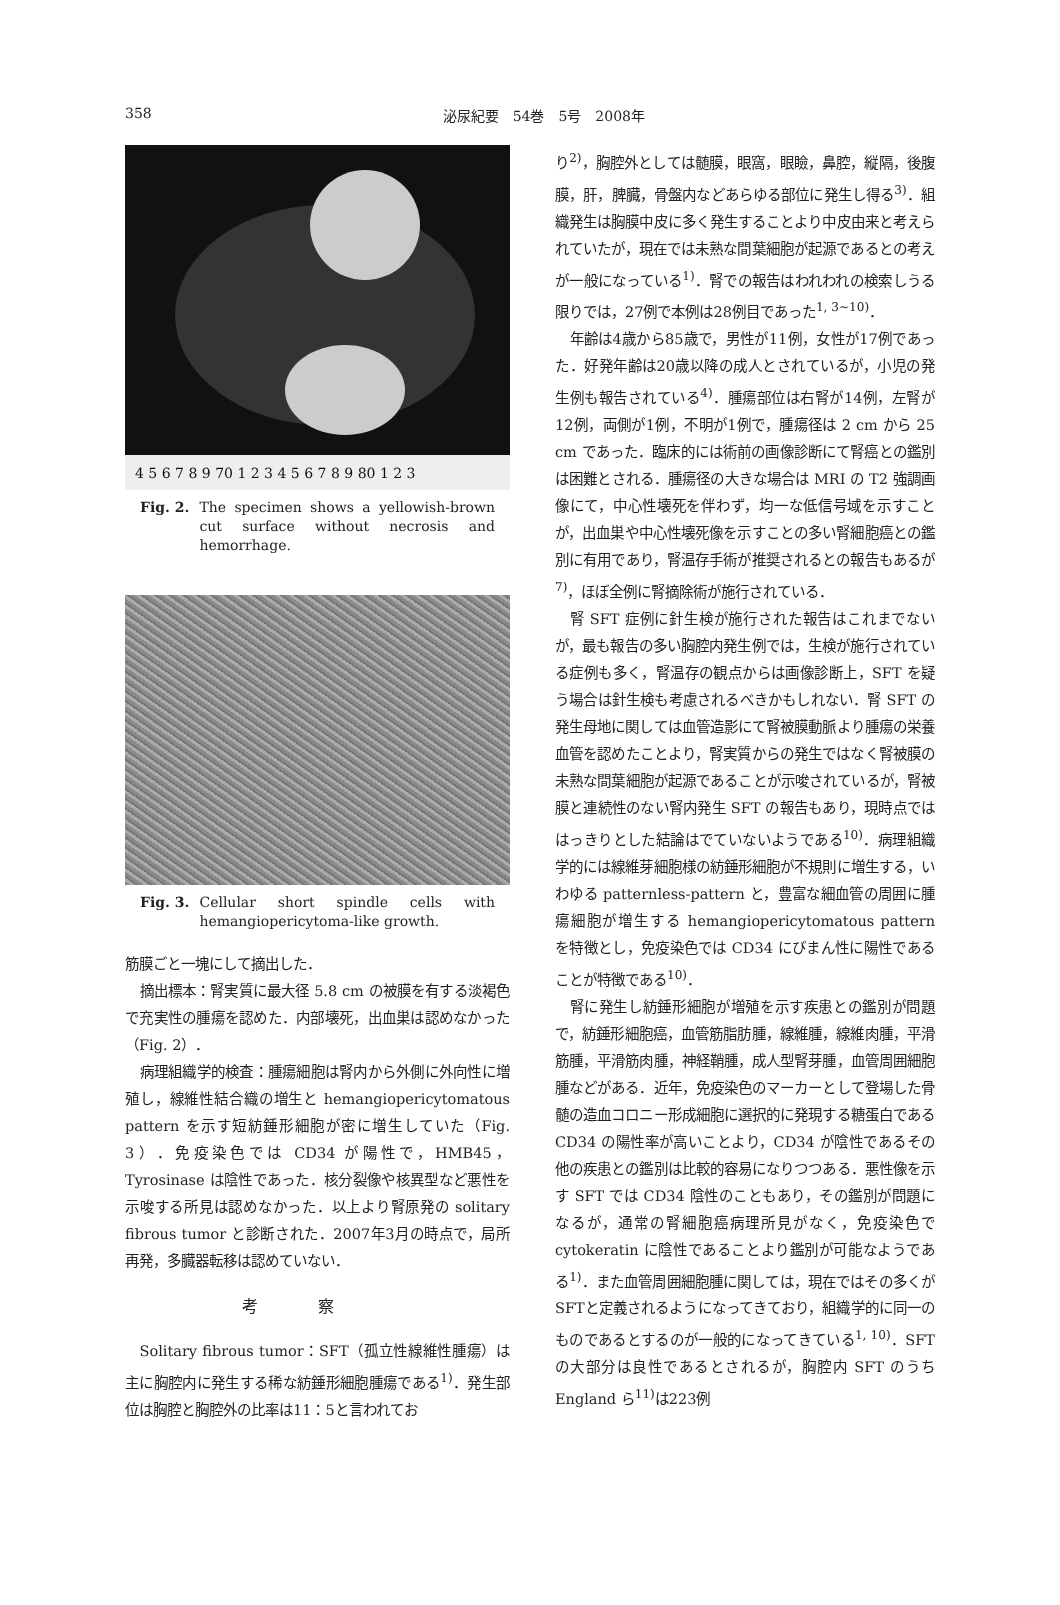358 泌尿紀要　54巻　5号　2008年
4 5 6 7 8 9 70 1 2 3 4 5 6 7 8 9 80 1 2 3
Fig. 2. The specimen shows a yellowish-brown cut surface without necrosis and hemorrhage.
Fig. 3. Cellular short spindle cells with hemangiopericytoma-like growth.
筋膜ごと一塊にして摘出した．
摘出標本：腎実質に最大径 5.8 cm の被膜を有する淡褐色で充実性の腫瘍を認めた．内部壊死，出血巣は認めなかった（Fig. 2）．
病理組織学的検査：腫瘍細胞は腎内から外側に外向性に増殖し，線維性結合織の増生と hemangiopericytomatous pattern を示す短紡錘形細胞が密に増生していた（Fig. 3）．免疫染色では CD34 が陽性で，HMB45，Tyrosinase は陰性であった．核分裂像や核異型など悪性を示唆する所見は認めなかった．以上より腎原発の solitary fibrous tumor と診断された．2007年3月の時点で，局所再発，多臓器転移は認めていない．
考察
Solitary fibrous tumor：SFT（孤立性線維性腫瘍）は主に胸腔内に発生する稀な紡錘形細胞腫瘍である<sup>1)</sup>．発生部位は胸腔と胸腔外の比率は11：5と言われてお
り<sup>2)</sup>，胸腔外としては髄膜，眼窩，眼瞼，鼻腔，縦隔，後腹膜，肝，脾臓，骨盤内などあらゆる部位に発生し得る<sup>3)</sup>．組織発生は胸膜中皮に多く発生することより中皮由来と考えられていたが，現在では未熟な間葉細胞が起源であるとの考えが一般になっている<sup>1)</sup>．腎での報告はわれわれの検索しうる限りでは，27例で本例は28例目であった<sup>1, 3~10)</sup>．
年齢は4歳から85歳で，男性が11例，女性が17例であった．好発年齢は20歳以降の成人とされているが，小児の発生例も報告されている<sup>4)</sup>．腫瘍部位は右腎が14例，左腎が12例，両側が1例，不明が1例で，腫瘍径は 2 cm から 25 cm であった．臨床的には術前の画像診断にて腎癌との鑑別は困難とされる．腫瘍径の大きな場合は MRI の T2 強調画像にて，中心性壊死を伴わず，均一な低信号域を示すことが，出血巣や中心性壊死像を示すことの多い腎細胞癌との鑑別に有用であり，腎温存手術が推奨されるとの報告もあるが<sup>7)</sup>，ほぼ全例に腎摘除術が施行されている．
腎 SFT 症例に針生検が施行された報告はこれまでないが，最も報告の多い胸腔内発生例では，生検が施行されている症例も多く，腎温存の観点からは画像診断上，SFT を疑う場合は針生検も考慮されるべきかもしれない．腎 SFT の発生母地に関しては血管造影にて腎被膜動脈より腫瘍の栄養血管を認めたことより，腎実質からの発生ではなく腎被膜の未熟な間葉細胞が起源であることが示唆されているが，腎被膜と連続性のない腎内発生 SFT の報告もあり，現時点でははっきりとした結論はでていないようである<sup>10)</sup>．病理組織学的には線維芽細胞様の紡錘形細胞が不規則に増生する，いわゆる patternless-pattern と，豊富な細血管の周囲に腫瘍細胞が増生する hemangiopericytomatous pattern を特徴とし，免疫染色では CD34 にびまん性に陽性であることが特徴である<sup>10)</sup>．
腎に発生し紡錘形細胞が増殖を示す疾患との鑑別が問題で，紡錘形細胞癌，血管筋脂肪腫，線維腫，線維肉腫，平滑筋腫，平滑筋肉腫，神経鞘腫，成人型腎芽腫，血管周囲細胞腫などがある．近年，免疫染色のマーカーとして登場した骨髄の造血コロニー形成細胞に選択的に発現する糖蛋白である CD34 の陽性率が高いことより，CD34 が陰性であるその他の疾患との鑑別は比較的容易になりつつある．悪性像を示す SFT では CD34 陰性のこともあり，その鑑別が問題になるが，通常の腎細胞癌病理所見がなく，免疫染色で cytokeratin に陰性であることより鑑別が可能なようである<sup>1)</sup>．また血管周囲細胞腫に関しては，現在ではその多くがSFTと定義されるようになってきており，組織学的に同一のものであるとするのが一般的になってきている<sup>1, 10)</sup>．SFT の大部分は良性であるとされるが，胸腔内 SFT のうち England ら<sup>11)</sup>は223例